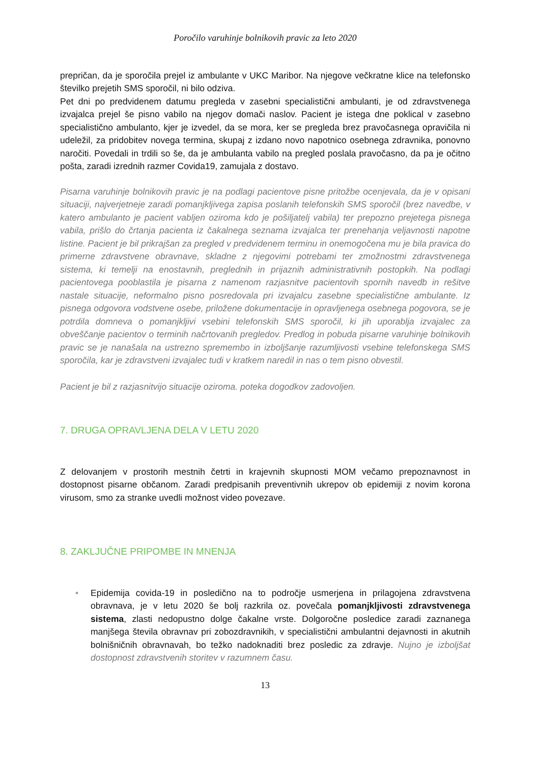Poročilo varuhinje bolnikovih pravic za leto 2020
prepričan, da je sporočila prejel iz ambulante v UKC Maribor. Na njegove večkratne klice na telefonsko številko prejetih SMS sporočil, ni bilo odziva.
Pet dni po predvidenem datumu pregleda v zasebni specialistični ambulanti, je od zdravstvenega izvajalca prejel še pisno vabilo na njegov domači naslov. Pacient je istega dne poklical v zasebno specialistično ambulanto, kjer je izvedel, da se mora, ker se pregleda brez pravočasnega opravičila ni udeležil, za pridobitev novega termina, skupaj z izdano novo napotnico osebnega zdravnika, ponovno naročiti. Povedali in trdili so še, da je ambulanta vabilo na pregled poslala pravočasno, da pa je očitno pošta, zaradi izrednih razmer Covida19, zamujala z dostavo.
Pisarna varuhinje bolnikovih pravic je na podlagi pacientove pisne pritožbe ocenjevala, da je v opisani situaciji, najverjetneje zaradi pomanjkljivega zapisa poslanih telefonskih SMS sporočil (brez navedbe, v katero ambulanto je pacient vabljen oziroma kdo je pošiljatelj vabila) ter prepozno prejetega pisnega vabila, prišlo do črtanja pacienta iz čakalnega seznama izvajalca ter prenehanja veljavnosti napotne listine. Pacient je bil prikrajšan za pregled v predvidenem terminu in onemogočena mu je bila pravica do primerne zdravstvene obravnave, skladne z njegovimi potrebami ter zmožnostmi zdravstvenega sistema, ki temelji na enostavnih, preglednih in prijaznih administrativnih postopkih. Na podlagi pacientovega pooblastila je pisarna z namenom razjasnitve pacientovih spornih navedb in rešitve nastale situacije, neformalno pisno posredovala pri izvajalcu zasebne specialistične ambulante. Iz pisnega odgovora vodstvene osebe, priložene dokumentacije in opravljenega osebnega pogovora, se je potrdila domneva o pomanjkljivi vsebini telefonskih SMS sporočil, ki jih uporablja izvajalec za obveščanje pacientov o terminih načrtovanih pregledov. Predlog in pobuda pisarne varuhinje bolnikovih pravic se je nanašala na ustrezno spremembo in izboljšanje razumljivosti vsebine telefonskega SMS sporočila, kar je zdravstveni izvajalec tudi v kratkem naredil in nas o tem pisno obvestil.
Pacient je bil z razjasnitvijo situacije oziroma. poteka dogodkov zadovoljen.
7. DRUGA OPRAVLJENA DELA V LETU 2020
Z delovanjem v prostorih mestnih četrti in krajevnih skupnosti MOM večamo prepoznavnost in dostopnost pisarne občanom. Zaradi predpisanih preventivnih ukrepov ob epidemiji z novim korona virusom, smo za stranke uvedli možnost video povezave.
8. ZAKLJUČNE PRIPOMBE IN MNENJA
• Epidemija covida-19 in posledično na to področje usmerjena in prilagojena zdravstvena obravnava, je v letu 2020 še bolj razkrila oz. povečala pomanjkljivosti zdravstvenega sistema, zlasti nedopustno dolge čakalne vrste. Dolgoročne posledice zaradi zaznanega manjšega števila obravnav pri zobozdravnikih, v specialistični ambulantni dejavnosti in akutnih bolnišničnih obravnavah, bo težko nadoknaditi brez posledic za zdravje. Nujno je izboljšat dostopnost zdravstvenih storitev v razumnem času.
13